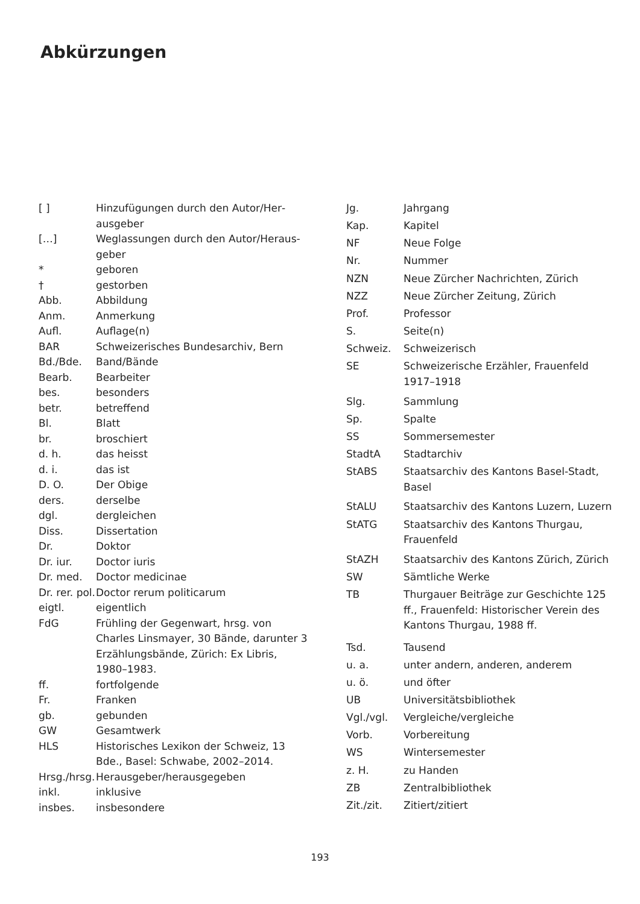Abkürzungen
| [ ] | Hinzufügungen durch den Autor/Her­ausgeber |
| […] | Weglassungen durch den Autor/Heraus­geber |
| * | geboren |
| † | gestorben |
| Abb. | Abbildung |
| Anm. | Anmerkung |
| Aufl. | Auflage(n) |
| BAR | Schweizerisches Bundesarchiv, Bern |
| Bd./Bde. | Band/Bände |
| Bearb. | Bearbeiter |
| bes. | besonders |
| betr. | betreffend |
| Bl. | Blatt |
| br. | broschiert |
| d. h. | das heisst |
| d. i. | das ist |
| D. O. | Der Obige |
| ders. | derselbe |
| dgl. | dergleichen |
| Diss. | Dissertation |
| Dr. | Doktor |
| Dr. iur. | Doctor iuris |
| Dr. med. | Doctor medicinae |
| Dr. rer. pol. | Doctor rerum politicarum |
| eigtl. | eigentlich |
| FdG | Frühling der Gegenwart, hrsg. von Charles Linsmayer, 30 Bände, darunter 3 Erzählungsbände, Zürich: Ex Libris, 1980–1983. |
| ff. | fortfolgende |
| Fr. | Franken |
| gb. | gebunden |
| GW | Gesamtwerk |
| HLS | Historisches Lexikon der Schweiz, 13 Bde., Basel: Schwabe, 2002–2014. |
| Hrsg./hrsg. | Herausgeber/herausgegeben |
| inkl. | inklusive |
| insbes. | insbesondere |
| Jg. | Jahrgang |
| Kap. | Kapitel |
| NF | Neue Folge |
| Nr. | Nummer |
| NZN | Neue Zürcher Nachrichten, Zürich |
| NZZ | Neue Zürcher Zeitung, Zürich |
| Prof. | Professor |
| S. | Seite(n) |
| Schweiz. | Schweizerisch |
| SE | Schweizerische Erzähler, Frauenfeld 1917–1918 |
| Slg. | Sammlung |
| Sp. | Spalte |
| SS | Sommersemester |
| StadtA | Stadtarchiv |
| StABS | Staatsarchiv des Kantons Basel-Stadt, Basel |
| StALU | Staatsarchiv des Kantons Luzern, Luzern |
| StATG | Staatsarchiv des Kantons Thurgau, Frauenfeld |
| StAZH | Staatsarchiv des Kantons Zürich, Zürich |
| SW | Sämtliche Werke |
| TB | Thurgauer Beiträge zur Geschichte 125 ff., Frauenfeld: Historischer Verein des Kantons Thurgau, 1988 ff. |
| Tsd. | Tausend |
| u. a. | unter andern, anderen, anderem |
| u. ö. | und öfter |
| UB | Universitätsbibliothek |
| Vgl./vgl. | Vergleiche/vergleiche |
| Vorb. | Vorbereitung |
| WS | Wintersemester |
| z. H. | zu Handen |
| ZB | Zentralbibliothek |
| Zit./zit. | Zitiert/zitiert |
193